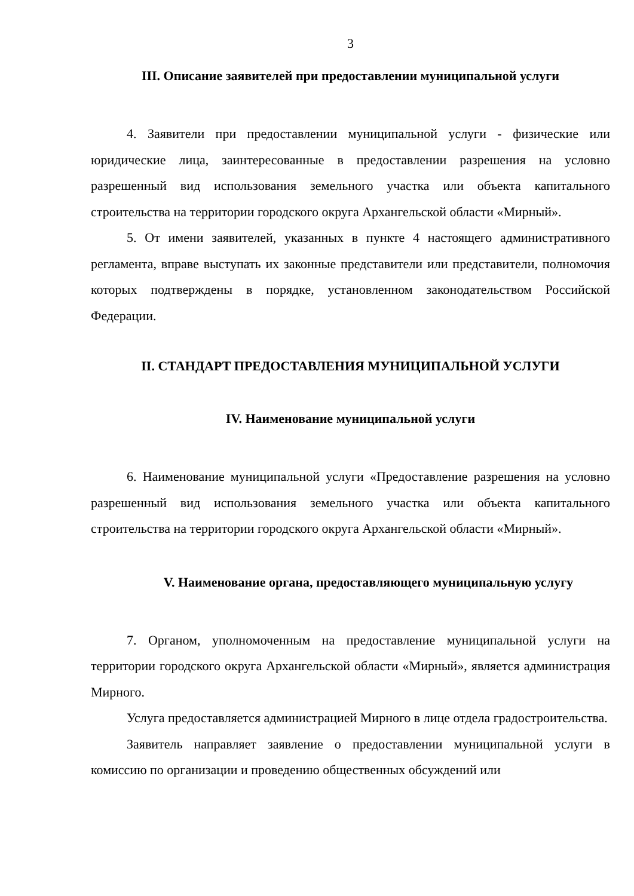3
III. Описание заявителей при предоставлении муниципальной услуги
4. Заявители при предоставлении муниципальной услуги - физические или юридические лица, заинтересованные в предоставлении разрешения на условно разрешенный вид использования земельного участка или объекта капитального строительства на территории городского округа Архангельской области «Мирный».
5. От имени заявителей, указанных в пункте 4 настоящего административного регламента, вправе выступать их законные представители или представители, полномочия которых подтверждены в порядке, установленном законодательством Российской Федерации.
II. СТАНДАРТ ПРЕДОСТАВЛЕНИЯ МУНИЦИПАЛЬНОЙ УСЛУГИ
IV. Наименование муниципальной услуги
6. Наименование муниципальной услуги «Предоставление разрешения на условно разрешенный вид использования земельного участка или объекта капитального строительства на территории городского округа Архангельской области «Мирный».
V. Наименование органа, предоставляющего муниципальную услугу
7. Органом, уполномоченным на предоставление муниципальной услуги на территории городского округа Архангельской области «Мирный», является администрация Мирного.
Услуга предоставляется администрацией Мирного в лице отдела градостроительства.
Заявитель направляет заявление о предоставлении муниципальной услуги в комиссию по организации и проведению общественных обсуждений или